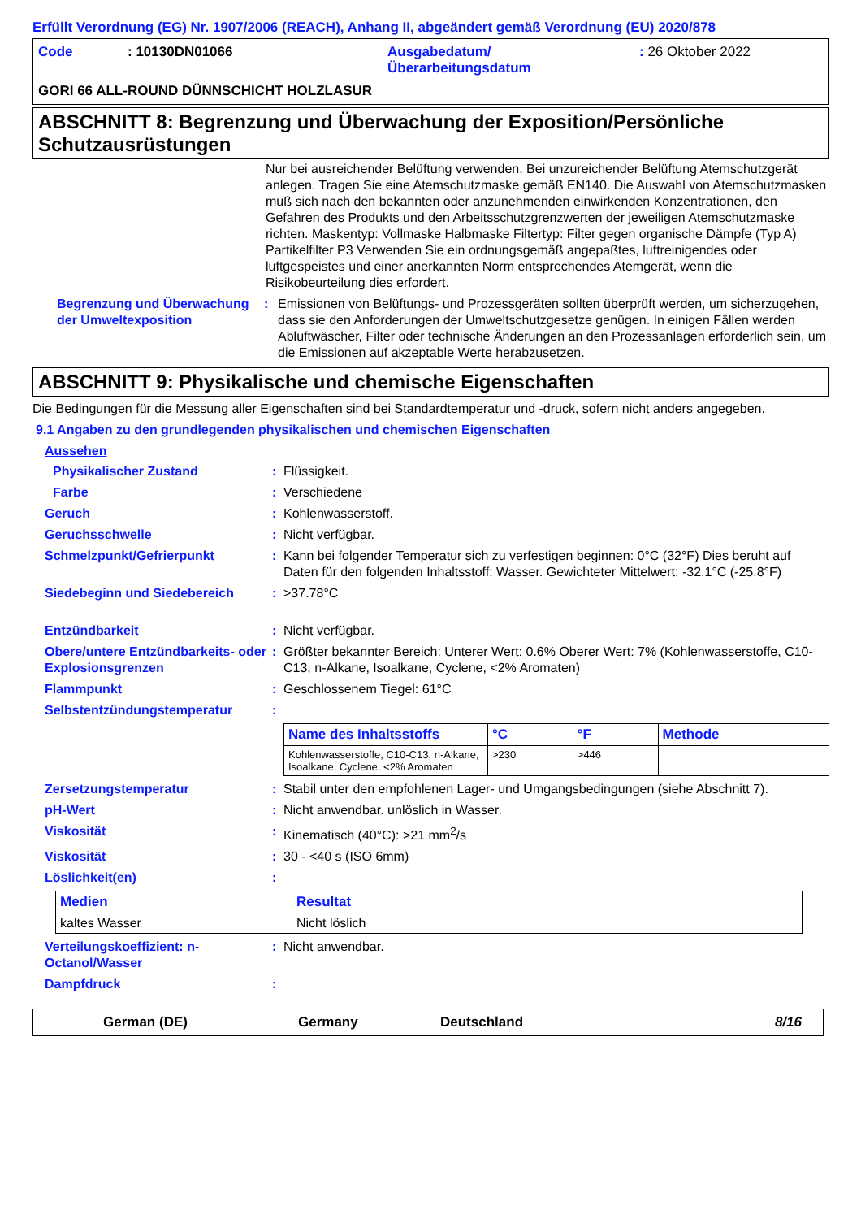Erfüllt Verordnung (EG) Nr. 1907/2006 (REACH), Anhang II, abgeändert gemäß Verordnung (EU) 2020/878
Code: 10130DN01066 Ausgabedatum/
Überarbeitungsdatum: 26 Oktober 2022
GORI 66 ALL-ROUND DÜNNSCHICHT HOLZLASUR
ABSCHNITT 8: Begrenzung und Überwachung der Exposition/Persönliche Schutzausrüstungen
Nur bei ausreichender Belüftung verwenden. Bei unzureichender Belüftung Atemschutzgerät anlegen. Tragen Sie eine Atemschutzmaske gemäß EN140. Die Auswahl von Atemschutzmasken muß sich nach den bekannten oder anzunehmenden einwirkenden Konzentrationen, den Gefahren des Produkts und den Arbeitsschutzgrenzwerten der jeweiligen Atemschutzmaske richten. Maskentyp: Vollmaske Halbmaske Filtertyp: Filter gegen organische Dämpfe (Typ A) Partikelfilter P3 Verwenden Sie ein ordnungsgemäß angepaßtes, luftreinigendes oder luftgespeistes und einer anerkannten Norm entsprechendes Atemgerät, wenn die Risikobeurteilung dies erfordert.
Begrenzung und Überwachung der Umweltexposition
: Emissionen von Belüftungs- und Prozessgeräten sollten überprüft werden, um sicherzugehen, dass sie den Anforderungen der Umweltschutzgesetze genügen. In einigen Fällen werden Abluftwäscher, Filter oder technische Änderungen an den Prozessanlagen erforderlich sein, um die Emissionen auf akzeptable Werte herabzusetzen.
ABSCHNITT 9: Physikalische und chemische Eigenschaften
Die Bedingungen für die Messung aller Eigenschaften sind bei Standardtemperatur und -druck, sofern nicht anders angegeben.
9.1 Angaben zu den grundlegenden physikalischen und chemischen Eigenschaften
Aussehen
Physikalischer Zustand : Flüssigkeit.
Farbe : Verschiedene
Geruch : Kohlenwasserstoff.
Geruchsschwelle : Nicht verfügbar.
Schmelzpunkt/Gefrierpunkt : Kann bei folgender Temperatur sich zu verfestigen beginnen: 0°C (32°F) Dies beruht auf Daten für den folgenden Inhaltsstoff: Wasser. Gewichteter Mittelwert: -32.1°C (-25.8°F)
Siedebeginn und Siedebereich : >37.78°C
Entzündbarkeit : Nicht verfügbar.
Obere/untere Entzündbarkeits- oder Explosionsgrenzen
: Größter bekannter Bereich: Unterer Wert: 0.6% Oberer Wert: 7% (Kohlenwasserstoffe, C10-C13, n-Alkane, Isoalkane, Cyclene, <2% Aromaten)
Flammpunkt : Geschlossenem Tiegel: 61°C
Selbstentzündungstemperatur :
| Name des Inhaltsstoffs | °C | °F | Methode |
| --- | --- | --- | --- |
| Kohlenwasserstoffe, C10-C13, n-Alkane, Isoalkane, Cyclene, <2% Aromaten | >230 | >446 | |
Zersetzungstemperatur : Stabil unter den empfohlenen Lager- und Umgangsbedingungen (siehe Abschnitt 7).
pH-Wert : Nicht anwendbar. unlöslich in Wasser.
Viskosität : Kinematisch (40°C): >21 mm<sup>2</sup>/s
Viskosität : 30 - <40 s (ISO 6mm)
Löslichkeit(en) :
| Medien | Resultat |
| --- | --- |
| kaltes Wasser | Nicht löslich |
Verteilungskoeffizient: n-Octanol/Wasser
: Nicht anwendbar.
Dampfdruck :
German (DE) Germany Deutschland 8/16